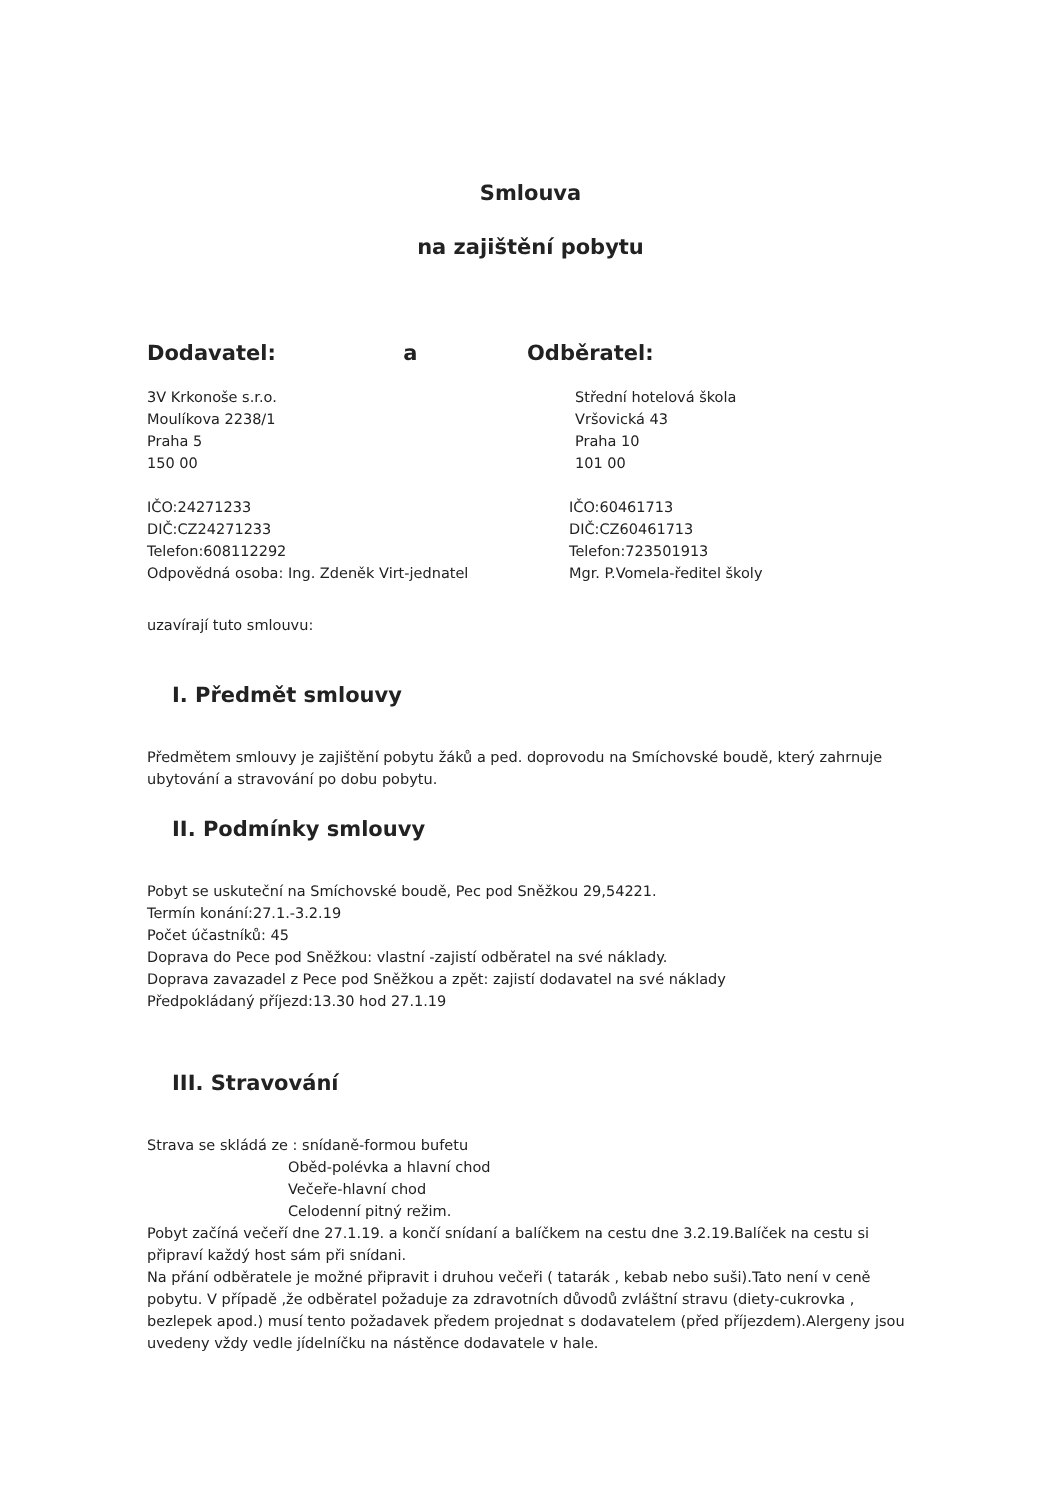Smlouva
na zajištění pobytu
Dodavatel: a
3V Krkonoše s.r.o.
Moulíkova 2238/1
Praha 5
150 00
IČO:24271233
DIČ:CZ24271233
Telefon:608112292
Odpovědná osoba: Ing. Zdeněk Virt-jednatel
Odběratel:
Střední hotelová škola
Vršovická 43
Praha 10
101 00
IČO:60461713
DIČ:CZ60461713
Telefon:723501913
Mgr. P.Vomela-ředitel školy
uzavírají tuto smlouvu:
I. Předmět smlouvy
Předmětem smlouvy je zajištění pobytu žáků a ped. doprovodu na Smíchovské boudě, který zahrnuje ubytování a stravování po dobu pobytu.
II. Podmínky smlouvy
Pobyt se uskuteční na Smíchovské boudě, Pec pod Sněžkou 29,54221.
Termín konání:27.1.-3.2.19
Počet účastníků: 45
Doprava do Pece pod Sněžkou: vlastní -zajistí odběratel na své náklady.
Doprava zavazadel z Pece pod Sněžkou a zpět: zajistí dodavatel na své náklady
Předpokládaný příjezd:13.30 hod 27.1.19
III. Stravování
Strava se skládá ze : snídaně-formou bufetu
Oběd-polévka a hlavní chod
Večeře-hlavní chod
Celodenní pitný režim.
Pobyt začíná večeří dne 27.1.19. a končí snídaní a balíčkem na cestu dne 3.2.19.Balíček na cestu si připraví každý host sám při snídani.
Na přání odběratele je možné připravit i druhou večeři ( tatarák , kebab nebo suši).Tato není v ceně pobytu. V případě ,že odběratel požaduje za zdravotních důvodů zvláštní stravu (diety-cukrovka , bezlepek apod.) musí tento požadavek předem projednat s dodavatelem (před příjezdem).Alergeny jsou uvedeny vždy vedle jídelníčku na nástěnce dodavatele v hale.